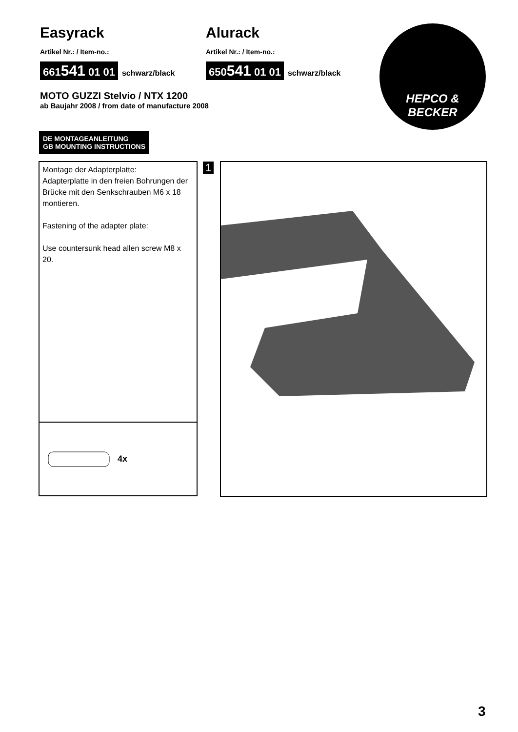Easyrack
Artikel Nr.: / Item-no.:
661541 01 01 schwarz/black
Alurack
Artikel Nr.: / Item-no.:
650541 01 01 schwarz/black
MOTO GUZZI Stelvio / NTX 1200
ab Baujahr 2008 / from date of manufacture 2008
HEPCO &
BECKER
DE MONTAGEANLEITUNG
GB MOUNTING INSTRUCTIONS
Montage der Adapterplatte:
Adapterplatte in den freien Bohrungen der Brücke mit den Senkschrauben M6 x 18 montieren.
Fastening of the adapter plate:
Use countersunk head allen screw M8 x 20.
4x
1
3